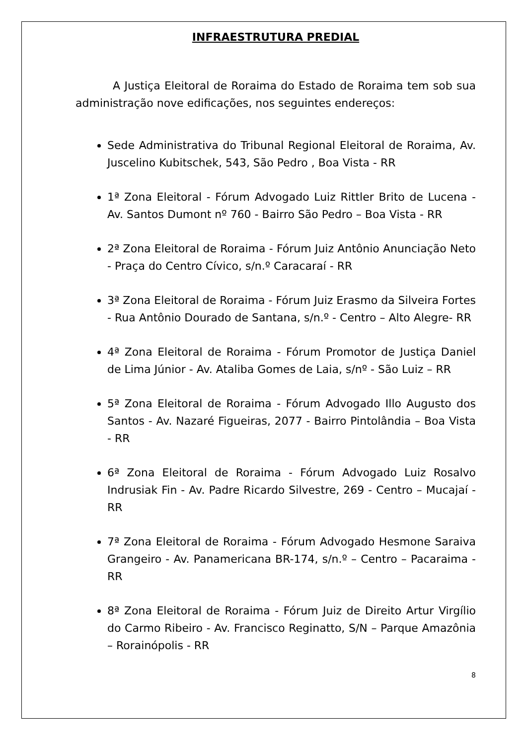INFRAESTRUTURA PREDIAL
A Justiça Eleitoral de Roraima do Estado de Roraima tem sob sua administração nove edificações, nos seguintes endereços:
Sede Administrativa do Tribunal Regional Eleitoral de Roraima, Av. Juscelino Kubitschek, 543, São Pedro , Boa Vista - RR
1ª Zona Eleitoral - Fórum Advogado Luiz Rittler Brito de Lucena - Av. Santos Dumont nº 760 - Bairro São Pedro – Boa Vista - RR
2ª Zona Eleitoral de Roraima - Fórum Juiz Antônio Anunciação Neto - Praça do Centro Cívico, s/n.º Caracaraí - RR
3ª Zona Eleitoral de Roraima - Fórum Juiz Erasmo da Silveira Fortes - Rua Antônio Dourado de Santana, s/n.º - Centro – Alto Alegre- RR
4ª Zona Eleitoral de Roraima - Fórum Promotor de Justiça Daniel de Lima Júnior - Av. Ataliba Gomes de Laia, s/nº - São Luiz – RR
5ª Zona Eleitoral de Roraima - Fórum Advogado Illo Augusto dos Santos - Av. Nazaré Figueiras, 2077 - Bairro Pintolândia – Boa Vista - RR
6ª Zona Eleitoral de Roraima - Fórum Advogado Luiz Rosalvo Indrusiak Fin - Av. Padre Ricardo Silvestre, 269 - Centro – Mucajaí - RR
7ª Zona Eleitoral de Roraima - Fórum Advogado Hesmone Saraiva Grangeiro - Av. Panamericana BR-174, s/n.º – Centro – Pacaraima - RR
8ª Zona Eleitoral de Roraima - Fórum Juiz de Direito Artur Virgílio do Carmo Ribeiro - Av. Francisco Reginatto, S/N – Parque Amazônia – Rorainópolis - RR
8